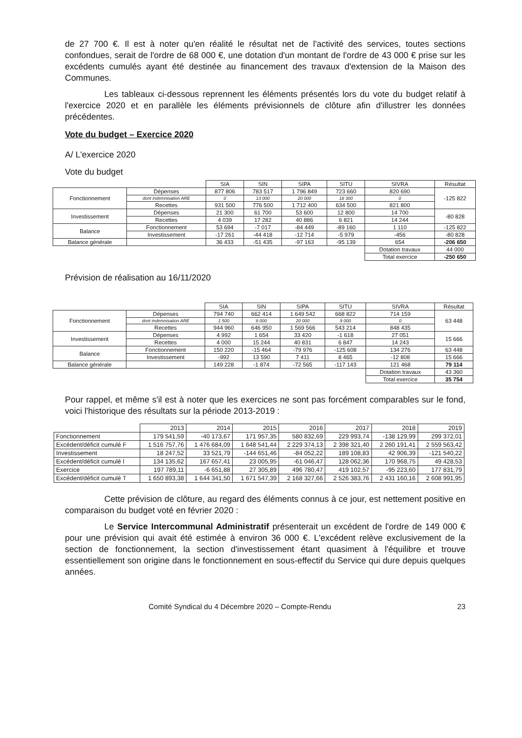de 27 700 €. Il est à noter qu'en réalité le résultat net de l'activité des services, toutes sections confondues, serait de l'ordre de 68 000 €, une dotation d'un montant de l'ordre de 43 000 € prise sur les excédents cumulés ayant été destinée au financement des travaux d'extension de la Maison des Communes.
Les tableaux ci-dessous reprennent les éléments présentés lors du vote du budget relatif à l'exercice 2020 et en parallèle les éléments prévisionnels de clôture afin d'illustrer les données précédentes.
Vote du budget – Exercice 2020
A/ L'exercice 2020
Vote du budget
| | | SIA | SIN | SIPA | SITU | SIVRA | Résultat |
| Fonctionnement | Dépenses | 877 806 | 783 517 | 1 796 849 | 723 660 | 820 690 | -125 822 |
| | dont indemnisation ARE | 0 | 13 000 | 20 000 | 18 300 | 0 | |
| | Recettes | 931 500 | 776 500 | 1 712 400 | 634 500 | 821 800 | |
| Investissement | Dépenses | 21 300 | 61 700 | 53 600 | 12 800 | 14 700 | -80 828 |
| | Recettes | 4 039 | 17 282 | 40 886 | 6 821 | 14 244 | |
| Balance | Fonctionnement | 53 694 | -7 017 | -84 449 | -89 160 | 1 110 | -125 822 |
| | Investissement | -17 261 | -44 418 | -12 714 | -5 979 | -456 | -80 828 |
| Balance générale | | 36 433 | -51 435 | -97 163 | -95 139 | 654 | -206 650 |
| | | | | | | Dotation travaux | 44 000 |
| | | | | | | Total exercice | -250 650 |
Prévision de réalisation au 16/11/2020
| | | SIA | SIN | SIPA | SITU | SIVRA | Résultat |
| Fonctionnement | Dépenses | 794 740 | 662 414 | 1 649 542 | 668 822 | 714 159 | 63 448 |
| | dont indemnisation ARE | 1 500 | 8 000 | 20 000 | 9 000 | 0 | |
| | Recettes | 944 960 | 646 950 | 1 569 566 | 543 214 | 848 435 | |
| Investissement | Dépenses | 4 992 | 1 654 | 33 420 | -1 618 | 27 051 | 15 666 |
| | Recettes | 4 000 | 15 244 | 40 831 | 6 847 | 14 243 | |
| Balance | Fonctionnement | 150 220 | -15 464 | -79 976 | -125 608 | 134 276 | 63 448 |
| | Investissement | -992 | 13 590 | 7 411 | 8 465 | -12 808 | 15 666 |
| Balance générale | | 149 228 | -1 874 | -72 565 | -117 143 | 121 468 | 79 114 |
| | | | | | | Dotation travaux | 43 360 |
| | | | | | | Total exercice | 35 754 |
Pour rappel, et même s'il est à noter que les exercices ne sont pas forcément comparables sur le fond, voici l'historique des résultats sur la période 2013-2019 :
| | 2013 | 2014 | 2015 | 2016 | 2017 | 2018 | 2019 |
| Fonctionnement | 179 541,59 | -40 173,67 | 171 957,35 | 580 832,69 | 229 993,74 | -138 129,99 | 299 372,01 |
| Excédent/déficit cumulé F | 1 516 757,76 | 1 476 684,09 | 1 648 541,44 | 2 229 374,13 | 2 398 321,40 | 2 260 191,41 | 2 559 563,42 |
| Investissement | 18 247,52 | 33 521,79 | -144 651,46 | -84 052,22 | 189 108,83 | 42 906,39 | -121 540,22 |
| Excédent/déficit cumulé I | 134 135,62 | 167 657,41 | 23 005,95 | -61 046,47 | 128 062,36 | 170 968,75 | 49 428,53 |
| Exercice | 197 789,11 | -6 651,88 | 27 305,89 | 496 780,47 | 419 102,57 | -95 223,60 | 177 831,79 |
| Excédent/déficit cumulé T | 1 650 893,38 | 1 644 341,50 | 1 671 547,39 | 2 168 327,66 | 2 526 383,76 | 2 431 160,16 | 2 608 991,95 |
Cette prévision de clôture, au regard des éléments connus à ce jour, est nettement positive en comparaison du budget voté en février 2020 :
Le Service Intercommunal Administratif présenterait un excédent de l'ordre de 149 000 € pour une prévision qui avait été estimée à environ 36 000 €. L'excédent relève exclusivement de la section de fonctionnement, la section d'investissement étant quasiment à l'équilibre et trouve essentiellement son origine dans le fonctionnement en sous-effectif du Service qui dure depuis quelques années.
Comité Syndical du 4 Décembre 2020 – Compte-Rendu 23